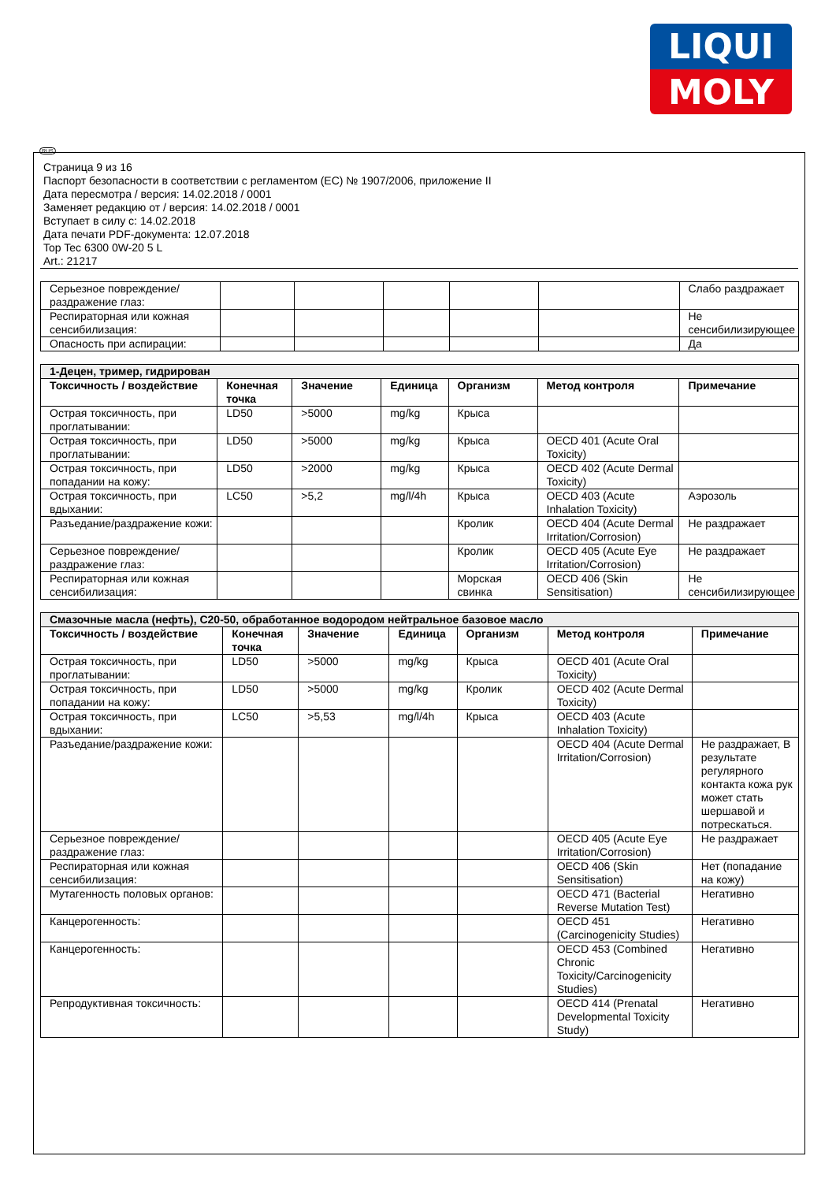LIQUI
MOLY
RUS
Страница 9 из 16
Паспорт безопасности в соответствии с регламентом (ЕС) № 1907/2006, приложение II
Дата пересмотра / версия: 14.02.2018 / 0001
Заменяет редакцию от / версия: 14.02.2018 / 0001
Вступает в силу с: 14.02.2018
Дата печати PDF-документа: 12.07.2018
Top Tec 6300 0W-20 5 L
Art.: 21217
| Серьезное повреждение/раздражение глаз: | | | | | | Слабо раздражает |
| Респираторная или кожная сенсибилизация: | | | | | | Не сенсибилизирующее |
| Опасность при аспирации: | | | | | | Да |
| 1-Децен, тример, гидрирован | | | | | | |
| Токсичность / воздействие | Конечная точка | Значение | Единица | Организм | Метод контроля | Примечание |
| Острая токсичность, при проглатывании: | LD50 | >5000 | mg/kg | Крыса | | |
| Острая токсичность, при проглатывании: | LD50 | >5000 | mg/kg | Крыса | OECD 401 (Acute Oral Toxicity) | |
| Острая токсичность, при попадании на кожу: | LD50 | >2000 | mg/kg | Крыса | OECD 402 (Acute Dermal Toxicity) | |
| Острая токсичность, при вдыхании: | LC50 | >5,2 | mg/l/4h | Крыса | OECD 403 (Acute Inhalation Toxicity) | Аэрозоль |
| Разъедание/раздражение кожи: | | | | Кролик | OECD 404 (Acute Dermal Irritation/Corrosion) | Не раздражает |
| Серьезное повреждение/раздражение глаз: | | | | Кролик | OECD 405 (Acute Eye Irritation/Corrosion) | Не раздражает |
| Респираторная или кожная сенсибилизация: | | | | Морская свинка | OECD 406 (Skin Sensitisation) | Не сенсибилизирующее |
| Смазочные масла (нефть), C20-50, обработанное водородом нейтральное базовое масло | | | | | | |
| Токсичность / воздействие | Конечная точка | Значение | Единица | Организм | Метод контроля | Примечание |
| Острая токсичность, при проглатывании: | LD50 | >5000 | mg/kg | Крыса | OECD 401 (Acute Oral Toxicity) | |
| Острая токсичность, при попадании на кожу: | LD50 | >5000 | mg/kg | Кролик | OECD 402 (Acute Dermal Toxicity) | |
| Острая токсичность, при вдыхании: | LC50 | >5,53 | mg/l/4h | Крыса | OECD 403 (Acute Inhalation Toxicity) | |
| Разъедание/раздражение кожи: | | | | | OECD 404 (Acute Dermal Irritation/Corrosion) | Не раздражает, В результате регулярного контакта кожа рук может стать шершавой и потрескаться. |
| Серьезное повреждение/раздражение глаз: | | | | | OECD 405 (Acute Eye Irritation/Corrosion) | Не раздражает |
| Респираторная или кожная сенсибилизация: | | | | | OECD 406 (Skin Sensitisation) | Нет (попадание на кожу) |
| Мутагенность половых органов: | | | | | OECD 471 (Bacterial Reverse Mutation Test) | Негативно |
| Канцерогенность: | | | | | OECD 451 (Carcinogenicity Studies) | Негативно |
| Канцерогенность: | | | | | OECD 453 (Combined Chronic Toxicity/Carcinogenicity Studies) | Негативно |
| Репродуктивная токсичность: | | | | | OECD 414 (Prenatal Developmental Toxicity Study) | Негативно |